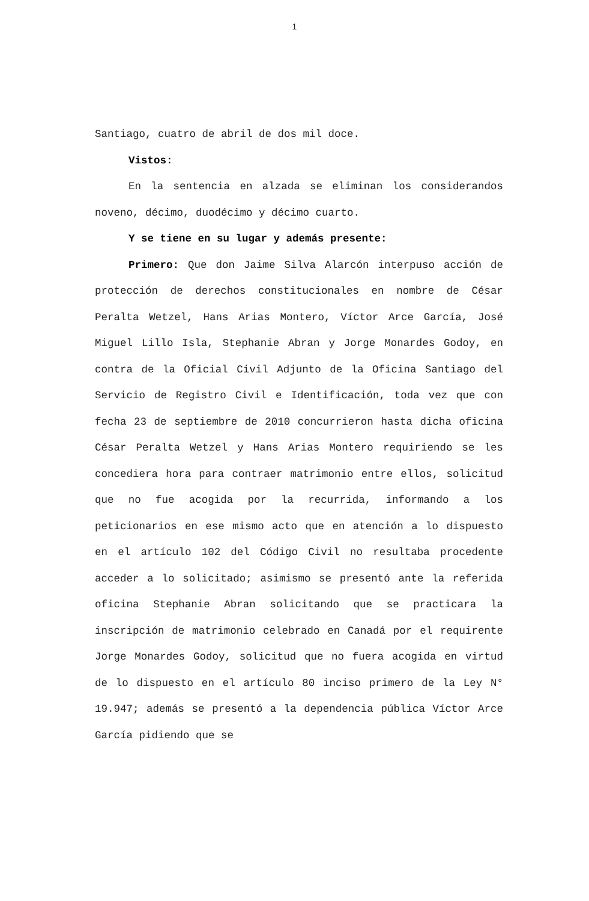1
Santiago, cuatro de abril de dos mil doce.
Vistos:
En la sentencia en alzada se eliminan los considerandos noveno, décimo, duodécimo y décimo cuarto.
Y se tiene en su lugar y además presente:
Primero: Que don Jaime Silva Alarcón interpuso acción de protección de derechos constitucionales en nombre de César Peralta Wetzel, Hans Arias Montero, Víctor Arce García, José Miguel Lillo Isla, Stephanie Abran y Jorge Monardes Godoy, en contra de la Oficial Civil Adjunto de la Oficina Santiago del Servicio de Registro Civil e Identificación, toda vez que con fecha 23 de septiembre de 2010 concurrieron hasta dicha oficina César Peralta Wetzel y Hans Arias Montero requiriendo se les concediera hora para contraer matrimonio entre ellos, solicitud que no fue acogida por la recurrida, informando a los peticionarios en ese mismo acto que en atención a lo dispuesto en el artículo 102 del Código Civil no resultaba procedente acceder a lo solicitado; asimismo se presentó ante la referida oficina Stephanie Abran solicitando que se practicara la inscripción de matrimonio celebrado en Canadá por el requirente Jorge Monardes Godoy, solicitud que no fuera acogida en virtud de lo dispuesto en el artículo 80 inciso primero de la Ley N° 19.947; además se presentó a la dependencia pública Víctor Arce García pidiendo que se